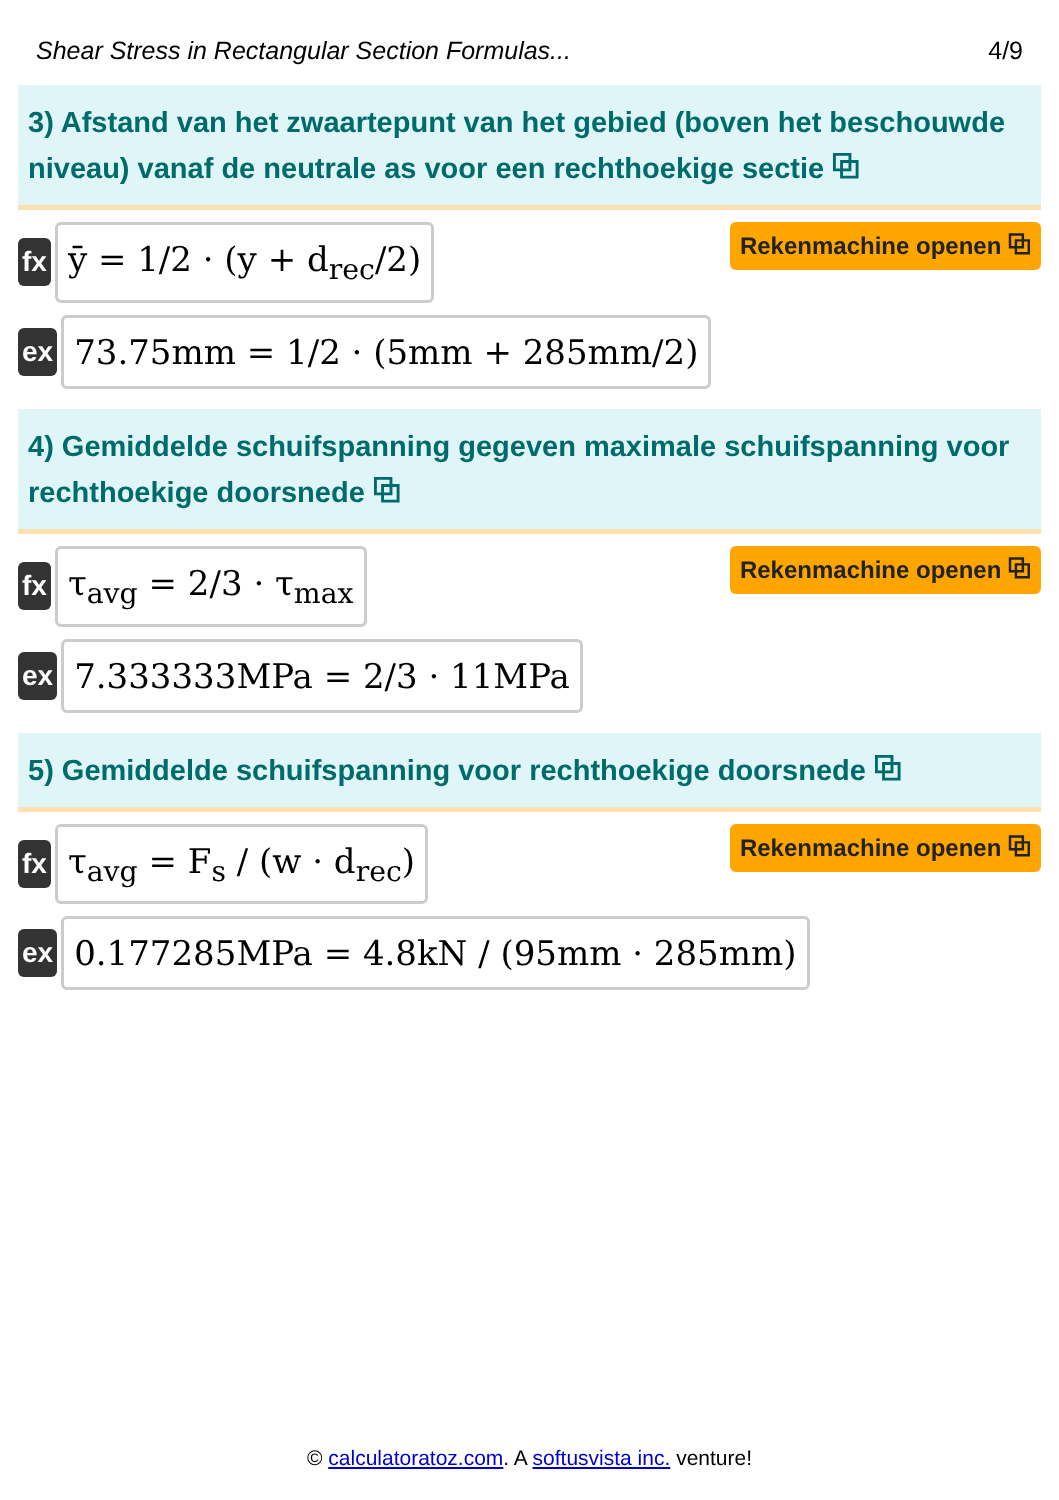Shear Stress in Rectangular Section Formulas... 4/9
3) Afstand van het zwaartepunt van het gebied (boven het beschouwde niveau) vanaf de neutrale as voor een rechthoekige sectie ⧉
fx
ȳ = 1/2 · (y + d<sub>rec</sub>/2)
Rekenmachine openen ⧉
ex
73.75mm = 1/2 · (5mm + 285mm/2)
4) Gemiddelde schuifspanning gegeven maximale schuifspanning voor rechthoekige doorsnede ⧉
fx
τ<sub>avg</sub> = 2/3 · τ<sub>max</sub>
Rekenmachine openen ⧉
ex
7.333333MPa = 2/3 · 11MPa
5) Gemiddelde schuifspanning voor rechthoekige doorsnede ⧉
fx
τ<sub>avg</sub> = F<sub>s</sub> / (w · d<sub>rec</sub>)
Rekenmachine openen ⧉
ex
0.177285MPa = 4.8kN / (95mm · 285mm)
© calculatoratoz.com. A softusvista inc. venture!